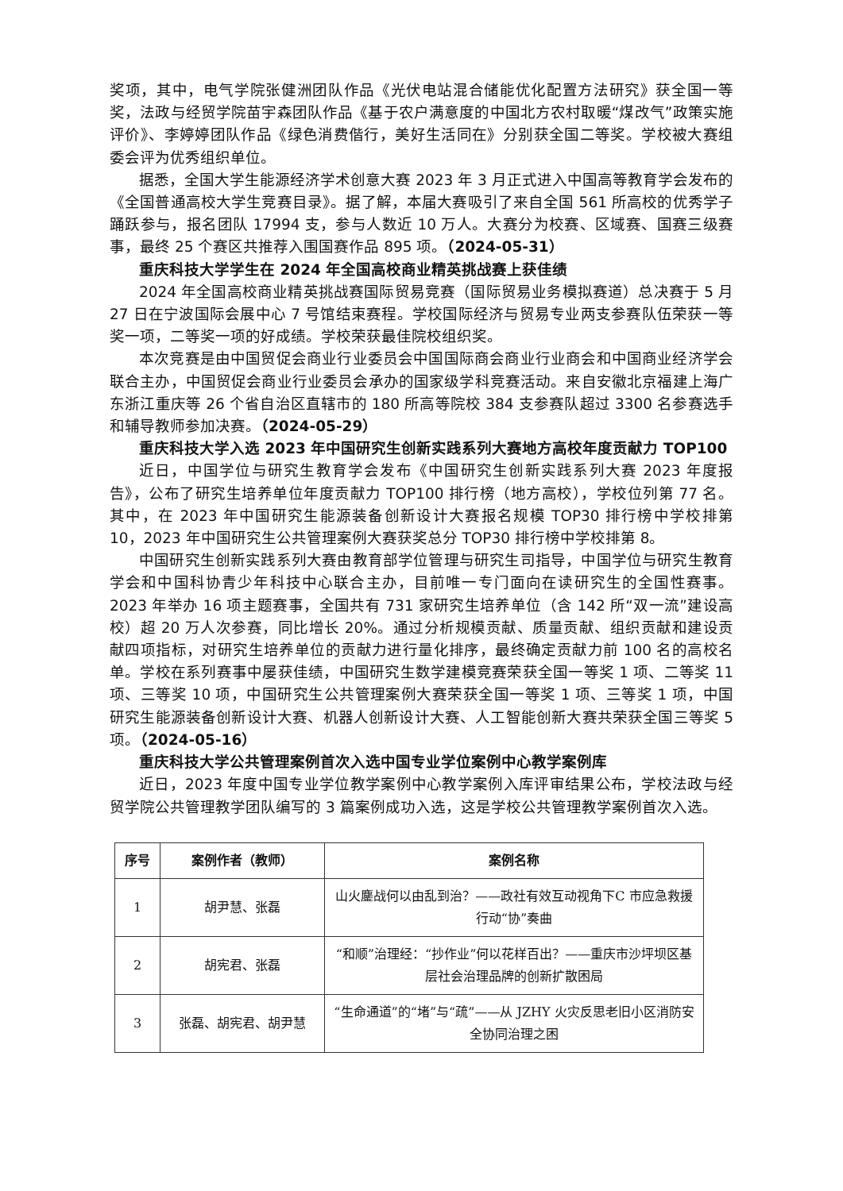奖项，其中，电气学院张健洲团队作品《光伏电站混合储能优化配置方法研究》获全国一等奖，法政与经贸学院苗宇森团队作品《基于农户满意度的中国北方农村取暖“煤改气”政策实施评价》、李婷婷团队作品《绿色消费偕行，美好生活同在》分别获全国二等奖。学校被大赛组委会评为优秀组织单位。
据悉，全国大学生能源经济学术创意大赛 2023 年 3 月正式进入中国高等教育学会发布的《全国普通高校大学生竞赛目录》。据了解，本届大赛吸引了来自全国 561 所高校的优秀学子踊跃参与，报名团队 17994 支，参与人数近 10 万人。大赛分为校赛、区域赛、国赛三级赛事，最终 25 个赛区共推荐入围国赛作品 895 项。（2024-05-31）
重庆科技大学学生在 2024 年全国高校商业精英挑战赛上获佳绩
2024 年全国高校商业精英挑战赛国际贸易竞赛（国际贸易业务模拟赛道）总决赛于 5 月 27 日在宁波国际会展中心 7 号馆结束赛程。学校国际经济与贸易专业两支参赛队伍荣获一等奖一项，二等奖一项的好成绩。学校荣获最佳院校组织奖。
本次竞赛是由中国贸促会商业行业委员会中国国际商会商业行业商会和中国商业经济学会联合主办，中国贸促会商业行业委员会承办的国家级学科竞赛活动。来自安徽北京福建上海广东浙江重庆等 26 个省自治区直辖市的 180 所高等院校 384 支参赛队超过 3300 名参赛选手和辅导教师参加决赛。（2024-05-29）
重庆科技大学入选 2023 年中国研究生创新实践系列大赛地方高校年度贡献力 TOP100
近日，中国学位与研究生教育学会发布《中国研究生创新实践系列大赛 2023 年度报告》，公布了研究生培养单位年度贡献力 TOP100 排行榜（地方高校），学校位列第 77 名。其中，在 2023 年中国研究生能源装备创新设计大赛报名规模 TOP30 排行榜中学校排第 10，2023 年中国研究生公共管理案例大赛获奖总分 TOP30 排行榜中学校排第 8。
中国研究生创新实践系列大赛由教育部学位管理与研究生司指导，中国学位与研究生教育学会和中国科协青少年科技中心联合主办，目前唯一专门面向在读研究生的全国性赛事。2023 年举办 16 项主题赛事，全国共有 731 家研究生培养单位（含 142 所“双一流”建设高校）超 20 万人次参赛，同比增长 20%。通过分析规模贡献、质量贡献、组织贡献和建设贡献四项指标，对研究生培养单位的贡献力进行量化排序，最终确定贡献力前 100 名的高校名单。学校在系列赛事中屡获佳绩，中国研究生数学建模竞赛荣获全国一等奖 1 项、二等奖 11 项、三等奖 10 项，中国研究生公共管理案例大赛荣获全国一等奖 1 项、三等奖 1 项，中国研究生能源装备创新设计大赛、机器人创新设计大赛、人工智能创新大赛共荣获全国三等奖 5 项。（2024-05-16）
重庆科技大学公共管理案例首次入选中国专业学位案例中心教学案例库
近日，2023 年度中国专业学位教学案例中心教学案例入库评审结果公布，学校法政与经贸学院公共管理教学团队编写的 3 篇案例成功入选，这是学校公共管理教学案例首次入选。
| 序号 | 案例作者（教师） | 案例名称 |
| --- | --- | --- |
| 1 | 胡尹慧、张磊 | 山火鏖战何以由乱到治？——政社有效互动视角下C 市应急救援行动“协”奏曲 |
| 2 | 胡宪君、张磊 | “和顺”治理经：“抄作业”何以花样百出？——重庆市沙坪坝区基层社会治理品牌的创新扩散困局 |
| 3 | 张磊、胡宪君、胡尹慧 | “生命通道”的“堵”与“疏”——从 JZHY 火灾反思老旧小区消防安全协同治理之困 |